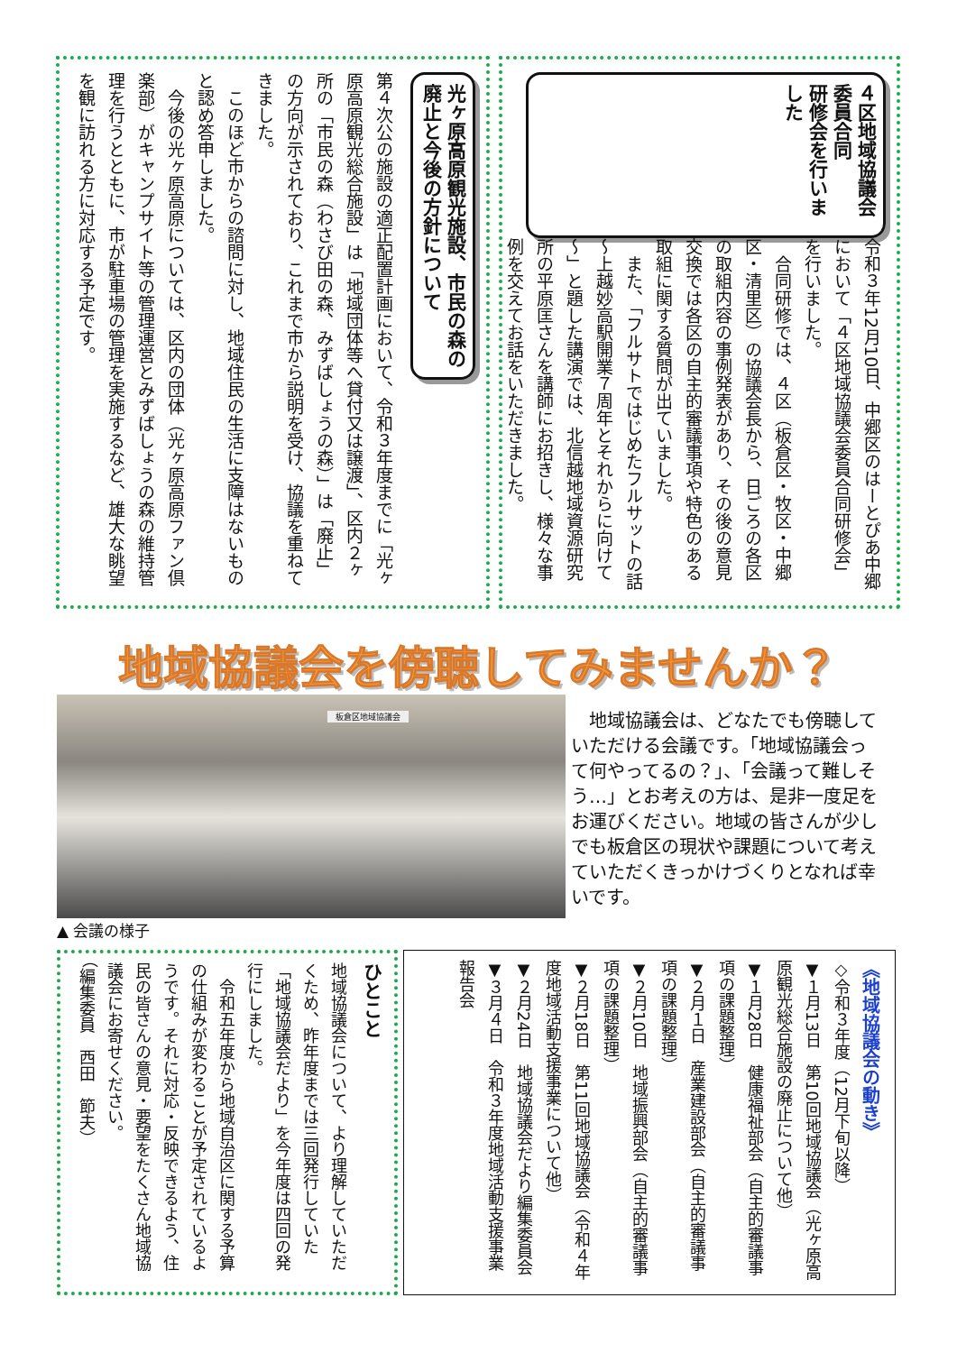４区地域協議会委員合同
研修会を行いました
令和３年12月10日、中郷区のはーとぴあ中郷において「４区地域協議会委員合同研修会」を行いました。
　合同研修では、４区（板倉区・牧区・中郷区・清里区）の協議会長から、日ごろの各区の取組内容の事例発表があり、その後の意見交換では各区の自主的審議事項や特色のある取組に関する質問が出ていました。
　また、「フルサトではじめたフルサットの話　～上越妙高駅開業７周年とそれからに向けて～」と題した講演では、北信越地域資源研究所の平原匡さんを講師にお招きし、様々な事例を交えてお話をいただきました。
光ヶ原高原観光施設、市民の森の
廃止と今後の方針について
第４次公の施設の適正配置計画において、令和３年度までに「光ヶ原高原観光総合施設」は「地域団体等へ貸付又は譲渡」、区内２ヶ所の「市民の森（わさび田の森、みずばしょうの森）」は「廃止」の方向が示されており、これまで市から説明を受け、協議を重ねてきました。
　このほど市からの諮問に対し、地域住民の生活に支障はないものと認め答申しました。
　今後の光ヶ原高原については、区内の団体（光ヶ原高原ファン倶楽部）がキャンプサイト等の管理運営とみずばしょうの森の維持管理を行うとともに、市が駐車場の管理を実施するなど、雄大な眺望を観に訪れる方に対応する予定です。
地域協議会を傍聴してみませんか？
板倉区地域協議会
　地域協議会は、どなたでも傍聴していただける会議です。「地域協議会って何やってるの？」、「会議って難しそう…」とお考えの方は、是非一度足をお運びください。地域の皆さんが少しでも板倉区の現状や課題について考えていただくきっかけづくりとなれば幸いです。
▲ 会議の様子
ひとこと
地域協議会について、より理解していただくため、昨年度までは三回発行していた「地域協議会だより」を今年度は四回の発行にしました。
　令和五年度から地域自治区に関する予算の仕組みが変わることが予定されているようです。それに対応・反映できるよう、住民の皆さんの意見・要望をたくさん地域協議会にお寄せください。
（編集委員　西田　節夫）
《地域協議会の動き》
◇令和３年度（12月下旬以降）
▼１月13日　第10回地域協議会（光ヶ原高原観光総合施設の廃止について他）
▼１月28日　健康福祉部会（自主的審議事項の課題整理）
▼２月１日　産業建設部会（自主的審議事項の課題整理）
▼２月10日　地域振興部会（自主的審議事項の課題整理）
▼２月18日　第11回地域協議会（令和４年度地域活動支援事業について他）
▼２月24日　地域協議会だより編集委員会
▼３月４日　令和３年度地域活動支援事業報告会